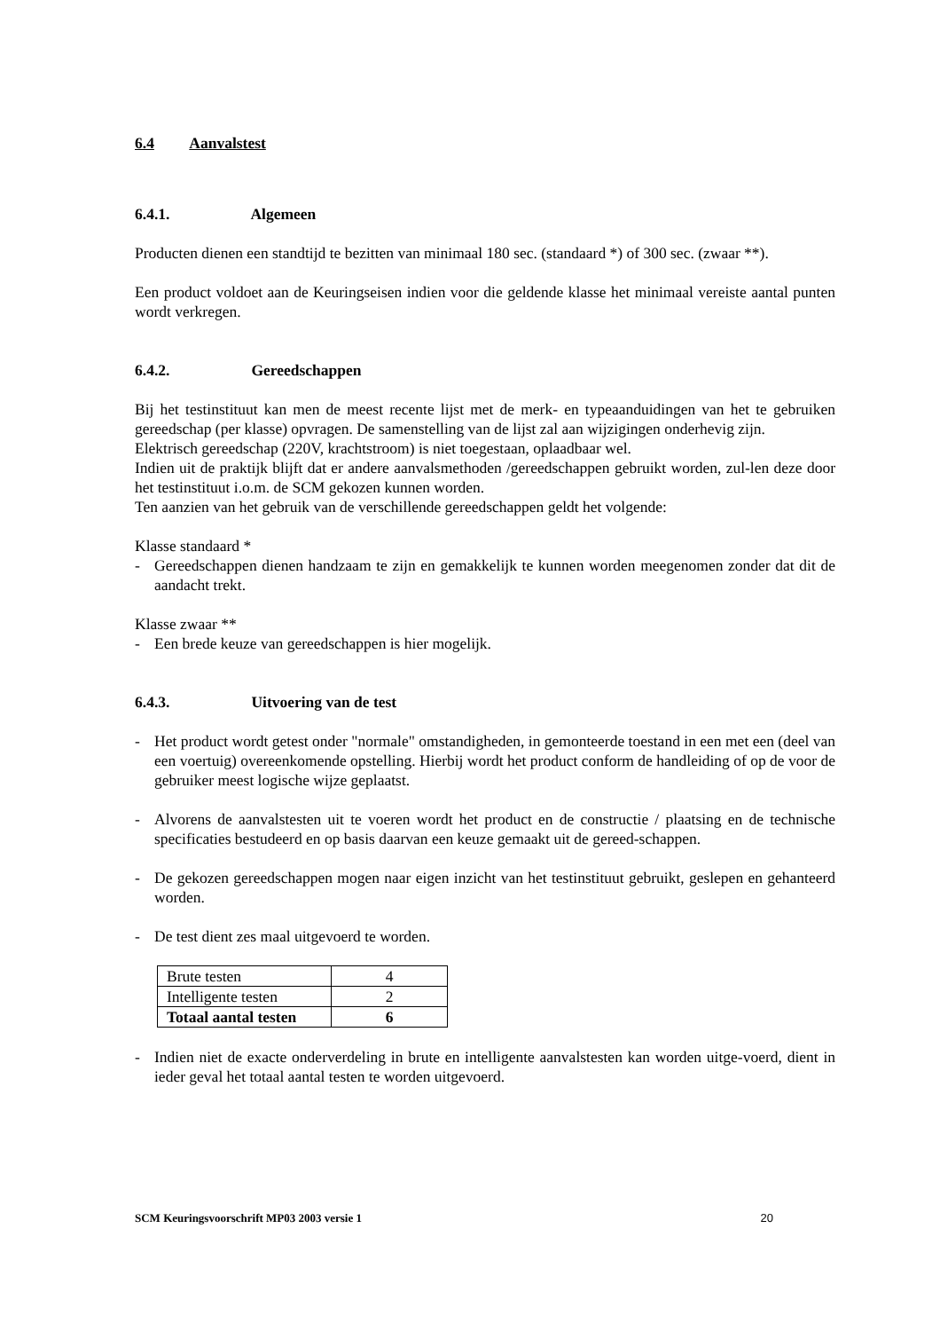6.4 Aanvalstest
6.4.1. Algemeen
Producten dienen een standtijd te bezitten van minimaal 180 sec. (standaard *) of 300 sec. (zwaar **).
Een product voldoet aan de Keuringseisen indien voor die geldende klasse het minimaal vereiste aantal punten wordt verkregen.
6.4.2. Gereedschappen
Bij het testinstituut kan men de meest recente lijst met de merk- en typeaanduidingen van het te gebruiken gereedschap (per klasse) opvragen. De samenstelling van de lijst zal aan wijzigingen onderhevig zijn.
Elektrisch gereedschap (220V, krachtstroom) is niet toegestaan, oplaadbaar wel.
Indien uit de praktijk blijft dat er andere aanvalsmethoden /gereedschappen gebruikt worden, zul-len deze door het testinstituut i.o.m. de SCM gekozen kunnen worden.
Ten aanzien van het gebruik van de verschillende gereedschappen geldt het volgende:
Klasse standaard *
- Gereedschappen dienen handzaam te zijn en gemakkelijk te kunnen worden meegenomen zonder dat dit de aandacht trekt.
Klasse zwaar **
- Een brede keuze van gereedschappen is hier mogelijk.
6.4.3. Uitvoering van de test
- Het product wordt getest onder "normale" omstandigheden, in gemonteerde toestand in een met een (deel van een voertuig) overeenkomende opstelling. Hierbij wordt het product conform de handleiding of op de voor de gebruiker meest logische wijze geplaatst.
- Alvorens de aanvalstesten uit te voeren wordt het product en de constructie / plaatsing en de technische specificaties bestudeerd en op basis daarvan een keuze gemaakt uit de gereed-schappen.
- De gekozen gereedschappen mogen naar eigen inzicht van het testinstituut gebruikt, geslepen en gehanteerd worden.
- De test dient zes maal uitgevoerd te worden.
| Brute testen | 4 |
| Intelligente testen | 2 |
| Totaal aantal testen | 6 |
- Indien niet de exacte onderverdeling in brute en intelligente aanvalstesten kan worden uitge-voerd, dient in ieder geval het totaal aantal testen te worden uitgevoerd.
SCM Keuringsvoorschrift MP03 2003 versie 1 20